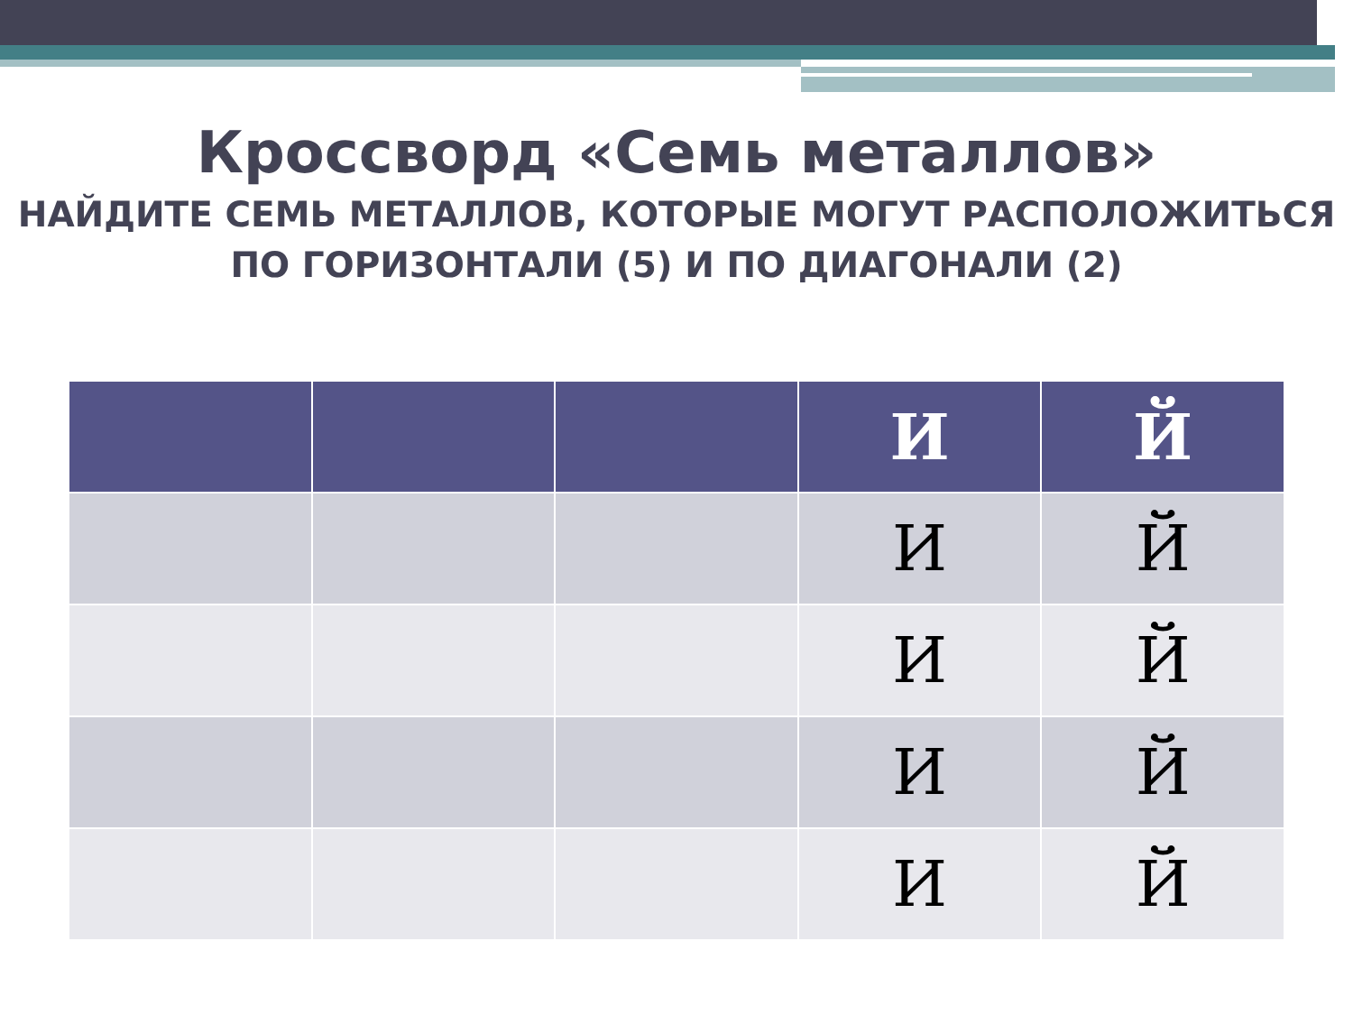Кроссворд «Семь металлов»
НАЙДИТЕ СЕМЬ МЕТАЛЛОВ, КОТОРЫЕ МОГУТ РАСПОЛОЖИТЬСЯ
ПО ГОРИЗОНТАЛИ (5) И ПО ДИАГОНАЛИ (2)
| | | | И | Й |
| --- | --- | --- | --- | --- |
| | | | И | Й |
| | | | И | Й |
| | | | И | Й |
| | | | И | Й |